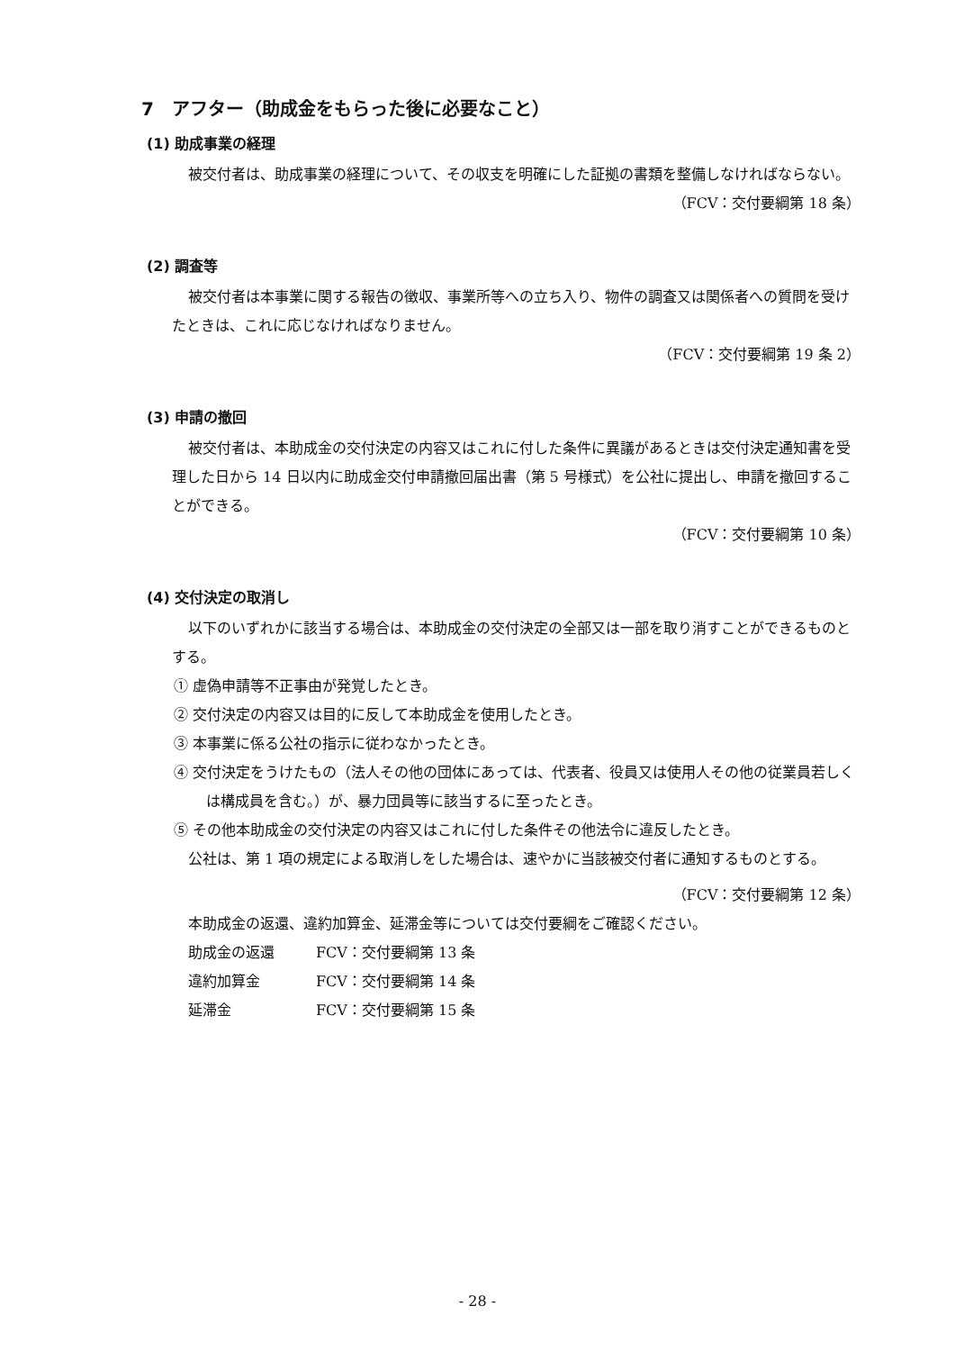7　アフター（助成金をもらった後に必要なこと）
(1) 助成事業の経理
被交付者は、助成事業の経理について、その収支を明確にした証拠の書類を整備しなければならない。
（FCV：交付要綱第 18 条）
(2) 調査等
被交付者は本事業に関する報告の徴収、事業所等への立ち入り、物件の調査又は関係者への質問を受けたときは、これに応じなければなりません。
（FCV：交付要綱第 19 条 2）
(3) 申請の撤回
被交付者は、本助成金の交付決定の内容又はこれに付した条件に異議があるときは交付決定通知書を受理した日から 14 日以内に助成金交付申請撤回届出書（第 5 号様式）を公社に提出し、申請を撤回することができる。
（FCV：交付要綱第 10 条）
(4) 交付決定の取消し
以下のいずれかに該当する場合は、本助成金の交付決定の全部又は一部を取り消すことができるものとする。
① 虚偽申請等不正事由が発覚したとき。
② 交付決定の内容又は目的に反して本助成金を使用したとき。
③ 本事業に係る公社の指示に従わなかったとき。
④ 交付決定をうけたもの（法人その他の団体にあっては、代表者、役員又は使用人その他の従業員若しくは構成員を含む。）が、暴力団員等に該当するに至ったとき。
⑤ その他本助成金の交付決定の内容又はこれに付した条件その他法令に違反したとき。
公社は、第 1 項の規定による取消しをした場合は、速やかに当該被交付者に通知するものとする。
（FCV：交付要綱第 12 条）
本助成金の返還、違約加算金、延滞金等については交付要綱をご確認ください。
助成金の返還 FCV：交付要綱第 13 条
違約加算金 FCV：交付要綱第 14 条
延滞金 FCV：交付要綱第 15 条
- 28 -